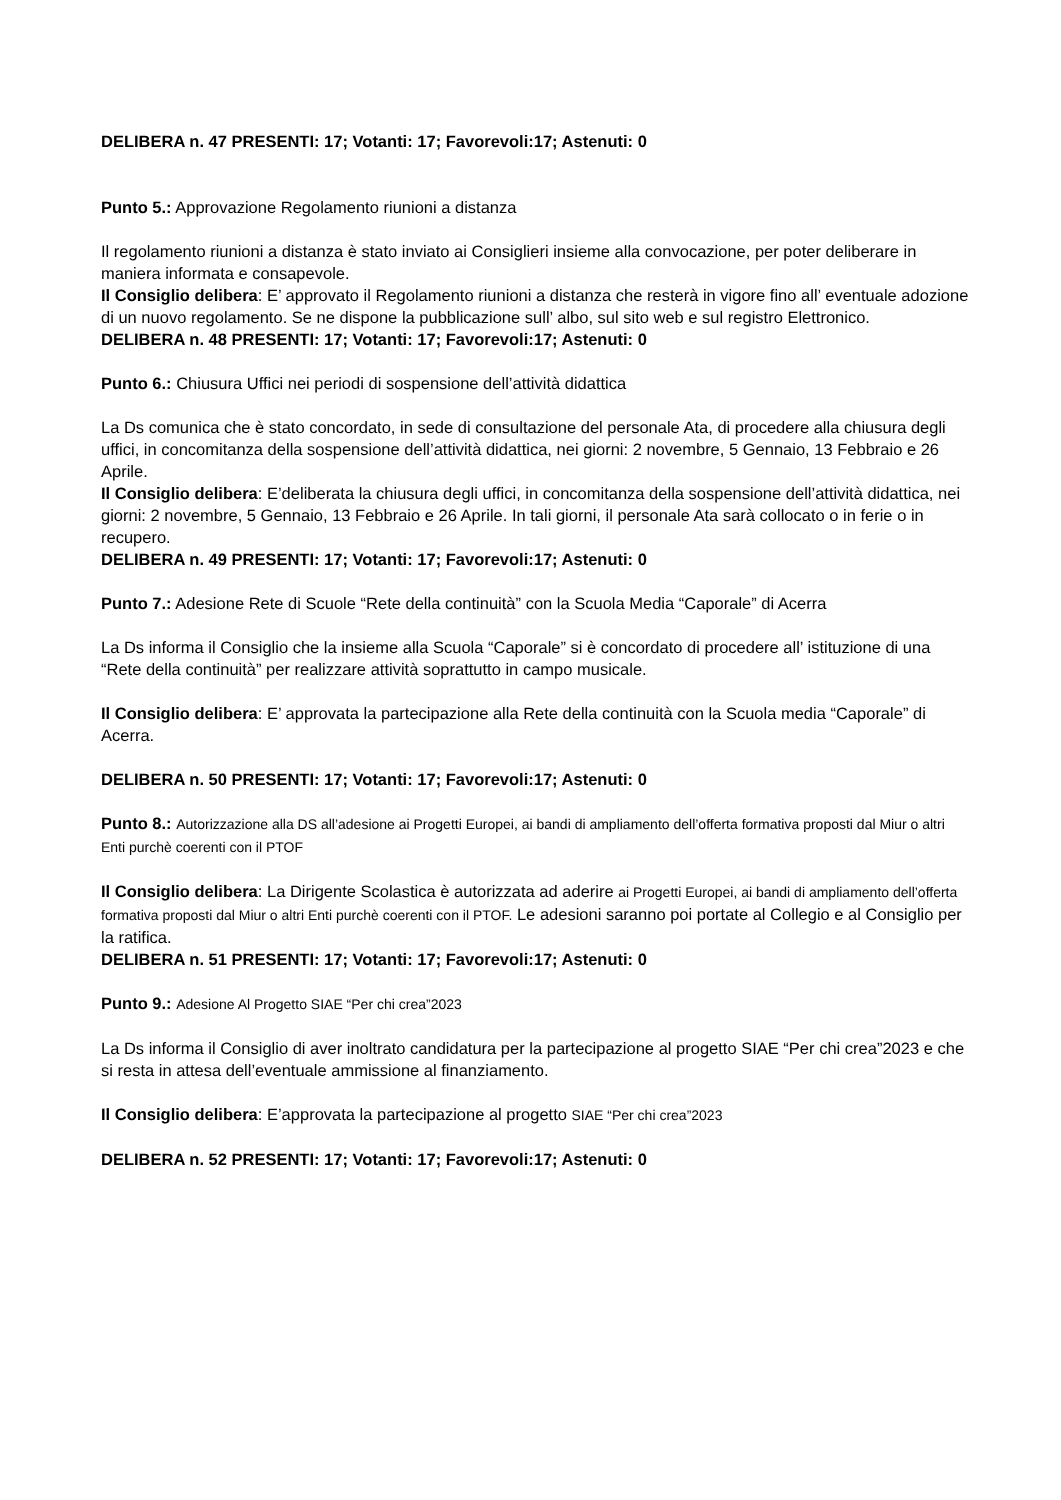DELIBERA n. 47 PRESENTI: 17; Votanti: 17; Favorevoli:17; Astenuti: 0
Punto 5.: Approvazione Regolamento riunioni a distanza
Il regolamento riunioni a distanza è stato inviato ai Consiglieri insieme alla convocazione, per poter deliberare in maniera informata e consapevole.
Il Consiglio delibera: E’ approvato il Regolamento riunioni a distanza che resterà in vigore fino all’ eventuale adozione di un nuovo regolamento. Se ne dispone la pubblicazione sull’ albo, sul sito web e sul registro Elettronico.
DELIBERA n. 48 PRESENTI: 17; Votanti: 17; Favorevoli:17; Astenuti: 0
Punto 6.: Chiusura Uffici nei periodi di sospensione dell’attività didattica
La Ds comunica che è stato concordato, in sede di consultazione del personale Ata, di procedere alla chiusura degli uffici, in concomitanza della sospensione dell’attività didattica, nei giorni: 2 novembre, 5 Gennaio, 13 Febbraio e 26 Aprile.
Il Consiglio delibera: E’deliberata la chiusura degli uffici, in concomitanza della sospensione dell’attività didattica, nei giorni: 2 novembre, 5 Gennaio, 13 Febbraio e 26 Aprile. In tali giorni, il personale Ata sarà collocato o in ferie o in recupero.
DELIBERA n. 49 PRESENTI: 17; Votanti: 17; Favorevoli:17; Astenuti: 0
Punto 7.: Adesione Rete di Scuole “Rete della continuità” con la Scuola Media “Caporale” di Acerra
La Ds informa il Consiglio che la insieme alla Scuola “Caporale” si è concordato di procedere all’ istituzione di una “Rete della continuità” per realizzare attività soprattutto in campo musicale.
Il Consiglio delibera: E’ approvata la partecipazione alla Rete della continuità con la Scuola media “Caporale” di Acerra.
DELIBERA n. 50 PRESENTI: 17; Votanti: 17; Favorevoli:17; Astenuti: 0
Punto 8.: Autorizzazione alla DS all’adesione ai Progetti Europei, ai bandi di ampliamento dell’offerta formativa proposti dal Miur o altri Enti purchè coerenti con il PTOF
Il Consiglio delibera: La Dirigente Scolastica è autorizzata ad aderire ai Progetti Europei, ai bandi di ampliamento dell’offerta formativa proposti dal Miur o altri Enti purchè coerenti con il PTOF. Le adesioni saranno poi portate al Collegio e al Consiglio per la ratifica.
DELIBERA n. 51 PRESENTI: 17; Votanti: 17; Favorevoli:17; Astenuti: 0
Punto 9.: Adesione Al Progetto SIAE “Per chi crea”2023
La Ds informa il Consiglio di aver inoltrato candidatura per la partecipazione al progetto SIAE “Per chi crea”2023 e che si resta in attesa dell’eventuale ammissione al finanziamento.
Il Consiglio delibera: E’approvata la partecipazione al progetto SIAE “Per chi crea”2023
DELIBERA n. 52 PRESENTI: 17; Votanti: 17; Favorevoli:17; Astenuti: 0